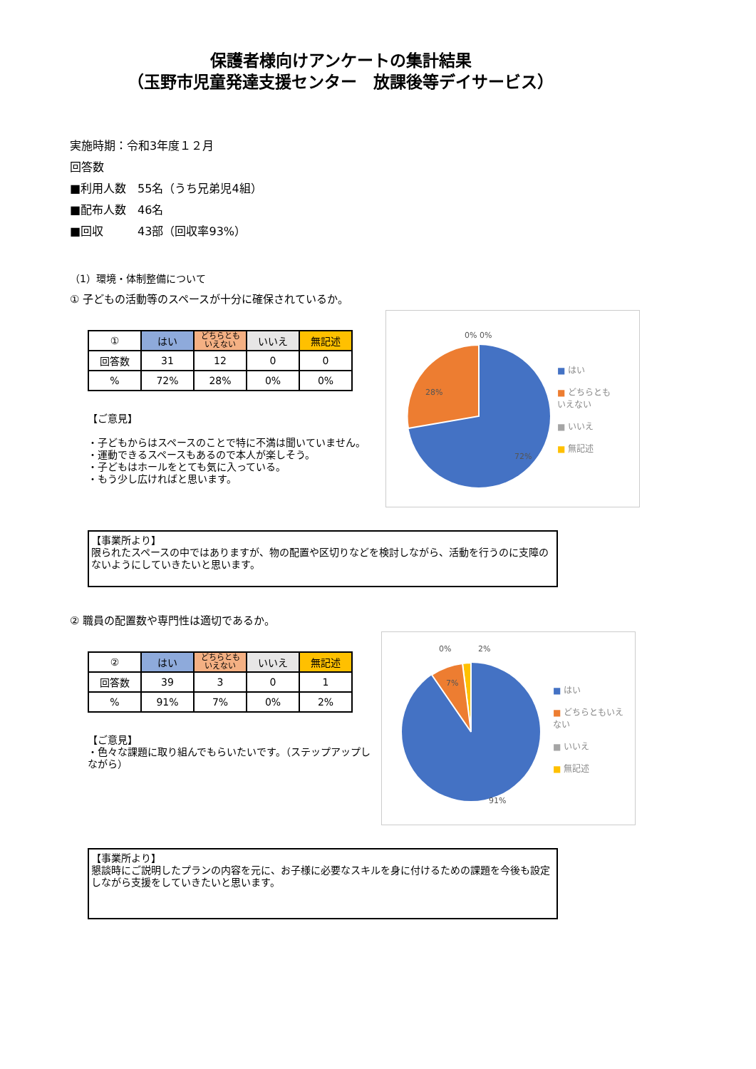保護者様向けアンケートの集計結果
（玉野市児童発達支援センター　放課後等デイサービス）
実施時期：令和3年度１２月
回答数
■利用人数　55名（うち兄弟児4組）
■配布人数　46名
■回収　　　43部（回収率93%）
（1）環境・体制整備について
① 子どもの活動等のスペースが十分に確保されているか。
| ① | はい | どちらとも いえない | いいえ | 無記述 |
| --- | --- | --- | --- | --- |
| 回答数 | 31 | 12 | 0 | 0 |
| % | 72% | 28% | 0% | 0% |
【ご意見】
・子どもからはスペースのことで特に不満は聞いていません。
・運動できるスペースもあるので本人が楽しそう。
・子どもはホールをとても気に入っている。
・もう少し広ければと思います。
0% 0%
28%
72%
■ はい
■ どちらとも
いえない
■ いいえ
■ 無記述
【事業所より】
限られたスペースの中ではありますが、物の配置や区切りなどを検討しながら、活動を行うのに支障のないようにしていきたいと思います。
② 職員の配置数や専門性は適切であるか。
| ② | はい | どちらとも いえない | いいえ | 無記述 |
| --- | --- | --- | --- | --- |
| 回答数 | 39 | 3 | 0 | 1 |
| % | 91% | 7% | 0% | 2% |
【ご意見】
・色々な課題に取り組んでもらいたいです。（ステップアップしながら）
0%
2%
7%
91%
■ はい
■ どちらともいえ
ない
■ いいえ
■ 無記述
【事業所より】
懇談時にご説明したプランの内容を元に、お子様に必要なスキルを身に付けるための課題を今後も設定しながら支援をしていきたいと思います。